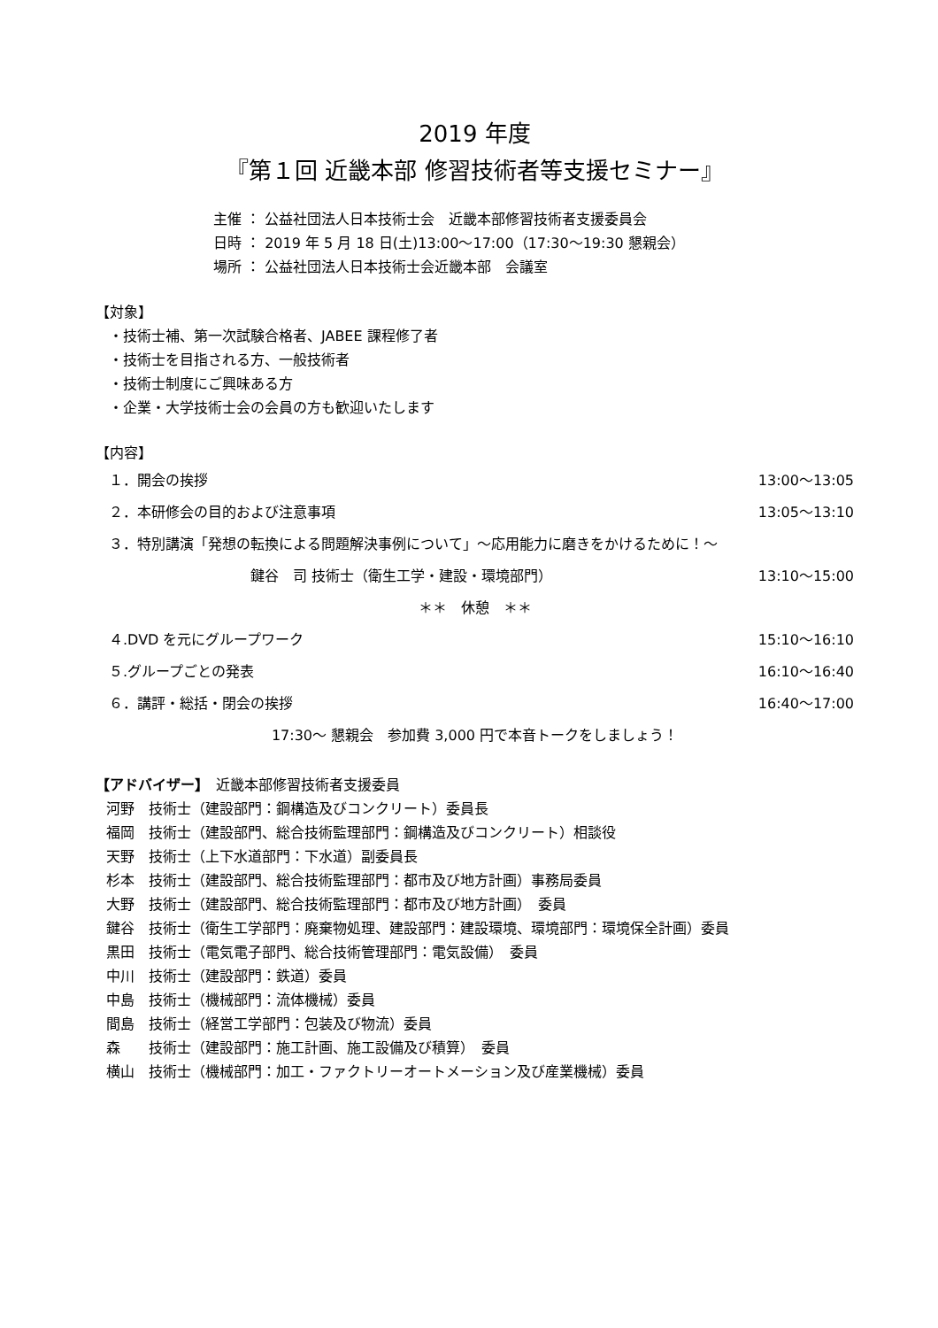2019 年度
『第１回 近畿本部 修習技術者等支援セミナー』
主催 ： 公益社団法人日本技術士会　近畿本部修習技術者支援委員会
日時 ： 2019 年 5 月 18 日(土)13:00～17:00（17:30～19:30 懇親会）
場所 ： 公益社団法人日本技術士会近畿本部　会議室
【対象】
・技術士補、第一次試験合格者、JABEE 課程修了者
・技術士を目指される方、一般技術者
・技術士制度にご興味ある方
・企業・大学技術士会の会員の方も歓迎いたします
【内容】
１．開会の挨拶 13:00～13:05
２．本研修会の目的および注意事項 13:05～13:10
３．特別講演「発想の転換による問題解決事例について」～応用能力に磨きをかけるために！～
鍵谷　司 技術士（衛生工学・建設・環境部門） 13:10～15:00
＊＊　休憩　＊＊
４.DVD を元にグループワーク 15:10～16:10
５.グループごとの発表 16:10～16:40
６．講評・総括・閉会の挨拶 16:40～17:00
17:30～ 懇親会　参加費 3,000 円で本音トークをしましょう！
【アドバイザー】　近畿本部修習技術者支援委員
河野　技術士（建設部門：鋼構造及びコンクリート）委員長
福岡　技術士（建設部門、総合技術監理部門：鋼構造及びコンクリート）相談役
天野　技術士（上下水道部門：下水道）副委員長
杉本　技術士（建設部門、総合技術監理部門：都市及び地方計画）事務局委員
大野　技術士（建設部門、総合技術監理部門：都市及び地方計画）　委員
鍵谷　技術士（衛生工学部門：廃棄物処理、建設部門：建設環境、環境部門：環境保全計画）委員
黒田　技術士（電気電子部門、総合技術管理部門：電気設備）　委員
中川　技術士（建設部門：鉄道）委員
中島　技術士（機械部門：流体機械）委員
間島　技術士（経営工学部門：包装及び物流）委員
森　　技術士（建設部門：施工計画、施工設備及び積算）　委員
横山　技術士（機械部門：加工・ファクトリーオートメーション及び産業機械）委員